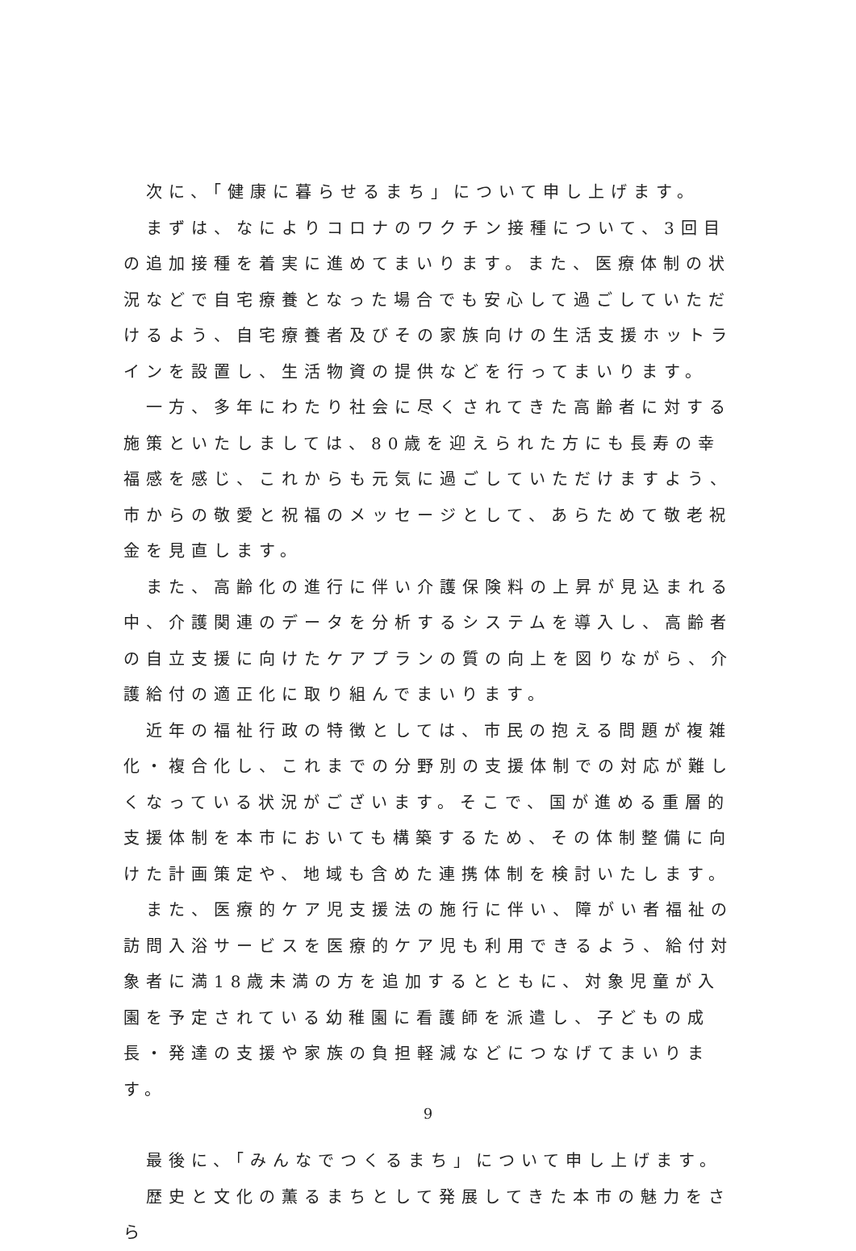次に、「健康に暮らせるまち」について申し上げます。
　まずは、なによりコロナのワクチン接種について、3回目の追加接種を着実に進めてまいります。また、医療体制の状況などで自宅療養となった場合でも安心して過ごしていただけるよう、自宅療養者及びその家族向けの生活支援ホットラインを設置し、生活物資の提供などを行ってまいります。
　一方、多年にわたり社会に尽くされてきた高齢者に対する施策といたしましては、80歳を迎えられた方にも長寿の幸福感を感じ、これからも元気に過ごしていただけますよう、市からの敬愛と祝福のメッセージとして、あらためて敬老祝金を見直します。
　また、高齢化の進行に伴い介護保険料の上昇が見込まれる中、介護関連のデータを分析するシステムを導入し、高齢者の自立支援に向けたケアプランの質の向上を図りながら、介護給付の適正化に取り組んでまいります。
　近年の福祉行政の特徴としては、市民の抱える問題が複雑化・複合化し、これまでの分野別の支援体制での対応が難しくなっている状況がございます。そこで、国が進める重層的支援体制を本市においても構築するため、その体制整備に向けた計画策定や、地域も含めた連携体制を検討いたします。
　また、医療的ケア児支援法の施行に伴い、障がい者福祉の訪問入浴サービスを医療的ケア児も利用できるよう、給付対象者に満18歳未満の方を追加するとともに、対象児童が入園を予定されている幼稚園に看護師を派遣し、子どもの成長・発達の支援や家族の負担軽減などにつなげてまいります。
　最後に、「みんなでつくるまち」について申し上げます。
　歴史と文化の薫るまちとして発展してきた本市の魅力をさら
9